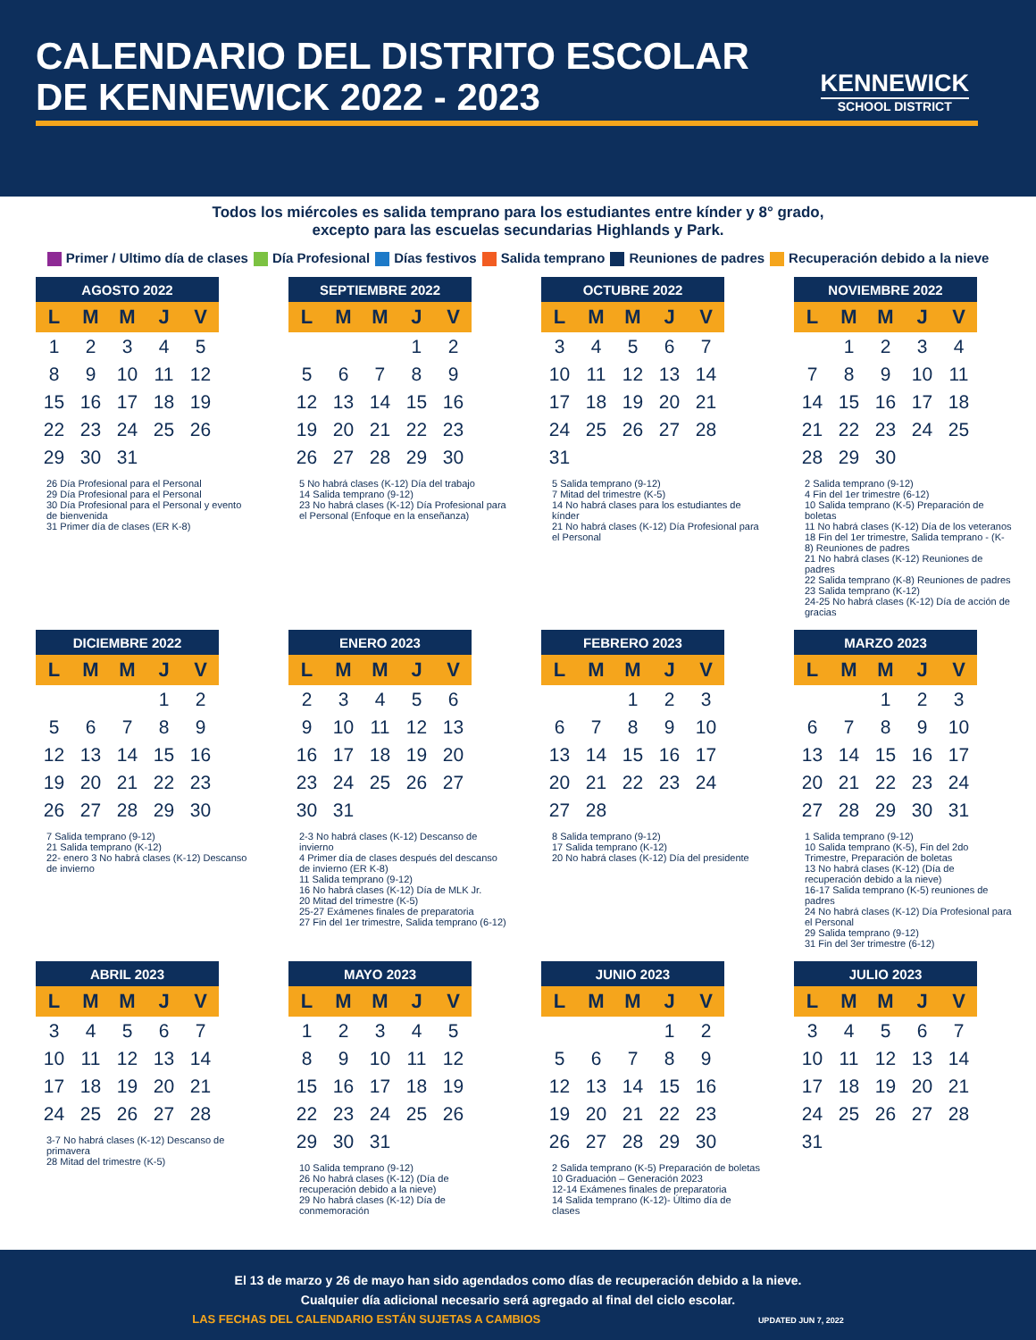CALENDARIO DEL DISTRITO ESCOLAR DE KENNEWICK 2022 - 2023
KENNEWICK
SCHOOL DISTRICT
Todos los miércoles es salida temprano para los estudiantes entre kínder y 8° grado,
excepto para las escuelas secundarias Highlands y Park.
Primer / Ultimo día de clases Día Profesional Días festivos Salida temprano Reuniones de padres Recuperación debido a la nieve
| AGOSTO 2022 | | | | |
| --- | --- | --- | --- | --- |
| L | M | M | J | V |
| 1 | 2 | 3 | 4 | 5 |
| 8 | 9 | 10 | 11 | 12 |
| 15 | 16 | 17 | 18 | 19 |
| 22 | 23 | 24 | 25 | 26 |
| 29 | 30 | 31 | | |
26 Día Profesional para el Personal
29 Día Profesional para el Personal
30 Día Profesional para el Personal y evento de bienvenida
31 Primer día de clases (ER K-8)
| SEPTIEMBRE 2022 | | | | |
| --- | --- | --- | --- | --- |
| L | M | M | J | V |
| | | | 1 | 2 |
| 5 | 6 | 7 | 8 | 9 |
| 12 | 13 | 14 | 15 | 16 |
| 19 | 20 | 21 | 22 | 23 |
| 26 | 27 | 28 | 29 | 30 |
5 No habrá clases (K-12) Día del trabajo
14 Salida temprano (9-12)
23 No habrá clases (K-12) Día Profesional para el Personal (Enfoque en la enseñanza)
| OCTUBRE 2022 | | | | |
| --- | --- | --- | --- | --- |
| L | M | M | J | V |
| 3 | 4 | 5 | 6 | 7 |
| 10 | 11 | 12 | 13 | 14 |
| 17 | 18 | 19 | 20 | 21 |
| 24 | 25 | 26 | 27 | 28 |
| 31 | | | | |
5 Salida temprano (9-12)
7 Mitad del trimestre (K-5)
14 No habrá clases para los estudiantes de kínder
21 No habrá clases (K-12) Día Profesional para el Personal
| NOVIEMBRE 2022 | | | | |
| --- | --- | --- | --- | --- |
| L | M | M | J | V |
| | 1 | 2 | 3 | 4 |
| 7 | 8 | 9 | 10 | 11 |
| 14 | 15 | 16 | 17 | 18 |
| 21 | 22 | 23 | 24 | 25 |
| 28 | 29 | 30 | | |
2 Salida temprano (9-12)
4 Fin del 1er trimestre (6-12)
10 Salida temprano (K-5) Preparación de boletas
11 No habrá clases (K-12) Día de los veteranos
18 Fin del 1er trimestre, Salida temprano - (K-8) Reuniones de padres
21 No habrá clases (K-12) Reuniones de padres
22 Salida temprano (K-8) Reuniones de padres
23 Salida temprano (K-12)
24-25 No habrá clases (K-12) Día de acción de gracias
| DICIEMBRE 2022 | | | | |
| --- | --- | --- | --- | --- |
| L | M | M | J | V |
| | | | 1 | 2 |
| 5 | 6 | 7 | 8 | 9 |
| 12 | 13 | 14 | 15 | 16 |
| 19 | 20 | 21 | 22 | 23 |
| 26 | 27 | 28 | 29 | 30 |
7 Salida temprano (9-12)
21 Salida temprano (K-12)
22- enero 3 No habrá clases (K-12) Descanso de invierno
| ENERO 2023 | | | | |
| --- | --- | --- | --- | --- |
| L | M | M | J | V |
| 2 | 3 | 4 | 5 | 6 |
| 9 | 10 | 11 | 12 | 13 |
| 16 | 17 | 18 | 19 | 20 |
| 23 | 24 | 25 | 26 | 27 |
| 30 | 31 | | | |
2-3 No habrá clases (K-12) Descanso de invierno
4 Primer día de clases después del descanso de invierno (ER K-8)
11 Salida temprano (9-12)
16 No habrá clases (K-12) Día de MLK Jr.
20 Mitad del trimestre (K-5)
25-27 Exámenes finales de preparatoria
27 Fin del 1er trimestre, Salida temprano (6-12)
| FEBRERO 2023 | | | | |
| --- | --- | --- | --- | --- |
| L | M | M | J | V |
| | | 1 | 2 | 3 |
| 6 | 7 | 8 | 9 | 10 |
| 13 | 14 | 15 | 16 | 17 |
| 20 | 21 | 22 | 23 | 24 |
| 27 | 28 | | | |
8 Salida temprano (9-12)
17 Salida temprano (K-12)
20 No habrá clases (K-12) Día del presidente
| MARZO 2023 | | | | |
| --- | --- | --- | --- | --- |
| L | M | M | J | V |
| | | 1 | 2 | 3 |
| 6 | 7 | 8 | 9 | 10 |
| 13 | 14 | 15 | 16 | 17 |
| 20 | 21 | 22 | 23 | 24 |
| 27 | 28 | 29 | 30 | 31 |
1 Salida temprano (9-12)
10 Salida temprano (K-5), Fin del 2do Trimestre, Preparación de boletas
13 No habrá clases (K-12) (Día de recuperación debido a la nieve)
16-17 Salida temprano (K-5) reuniones de padres
24 No habrá clases (K-12) Día Profesional para el Personal
29 Salida temprano (9-12)
31 Fin del 3er trimestre (6-12)
| ABRIL 2023 | | | | |
| --- | --- | --- | --- | --- |
| L | M | M | J | V |
| 3 | 4 | 5 | 6 | 7 |
| 10 | 11 | 12 | 13 | 14 |
| 17 | 18 | 19 | 20 | 21 |
| 24 | 25 | 26 | 27 | 28 |
3-7 No habrá clases (K-12) Descanso de primavera
28 Mitad del trimestre (K-5)
| MAYO 2023 | | | | |
| --- | --- | --- | --- | --- |
| L | M | M | J | V |
| 1 | 2 | 3 | 4 | 5 |
| 8 | 9 | 10 | 11 | 12 |
| 15 | 16 | 17 | 18 | 19 |
| 22 | 23 | 24 | 25 | 26 |
| 29 | 30 | 31 | | |
10 Salida temprano (9-12)
26 No habrá clases (K-12) (Día de recuperación debido a la nieve)
29 No habrá clases (K-12) Día de conmemoración
| JUNIO 2023 | | | | |
| --- | --- | --- | --- | --- |
| L | M | M | J | V |
| | | | 1 | 2 |
| 5 | 6 | 7 | 8 | 9 |
| 12 | 13 | 14 | 15 | 16 |
| 19 | 20 | 21 | 22 | 23 |
| 26 | 27 | 28 | 29 | 30 |
2 Salida temprano (K-5) Preparación de boletas
10 Graduación – Generación 2023
12-14 Exámenes finales de preparatoria
14 Salida temprano (K-12)- Último día de clases
| JULIO 2023 | | | | |
| --- | --- | --- | --- | --- |
| L | M | M | J | V |
| 3 | 4 | 5 | 6 | 7 |
| 10 | 11 | 12 | 13 | 14 |
| 17 | 18 | 19 | 20 | 21 |
| 24 | 25 | 26 | 27 | 28 |
| 31 | | | | |
El 13 de marzo y 26 de mayo han sido agendados como días de recuperación debido a la nieve.
Cualquier día adicional necesario será agregado al final del ciclo escolar.
LAS FECHAS DEL CALENDARIO ESTÁN SUJETAS A CAMBIOS UPDATED JUN 7, 2022